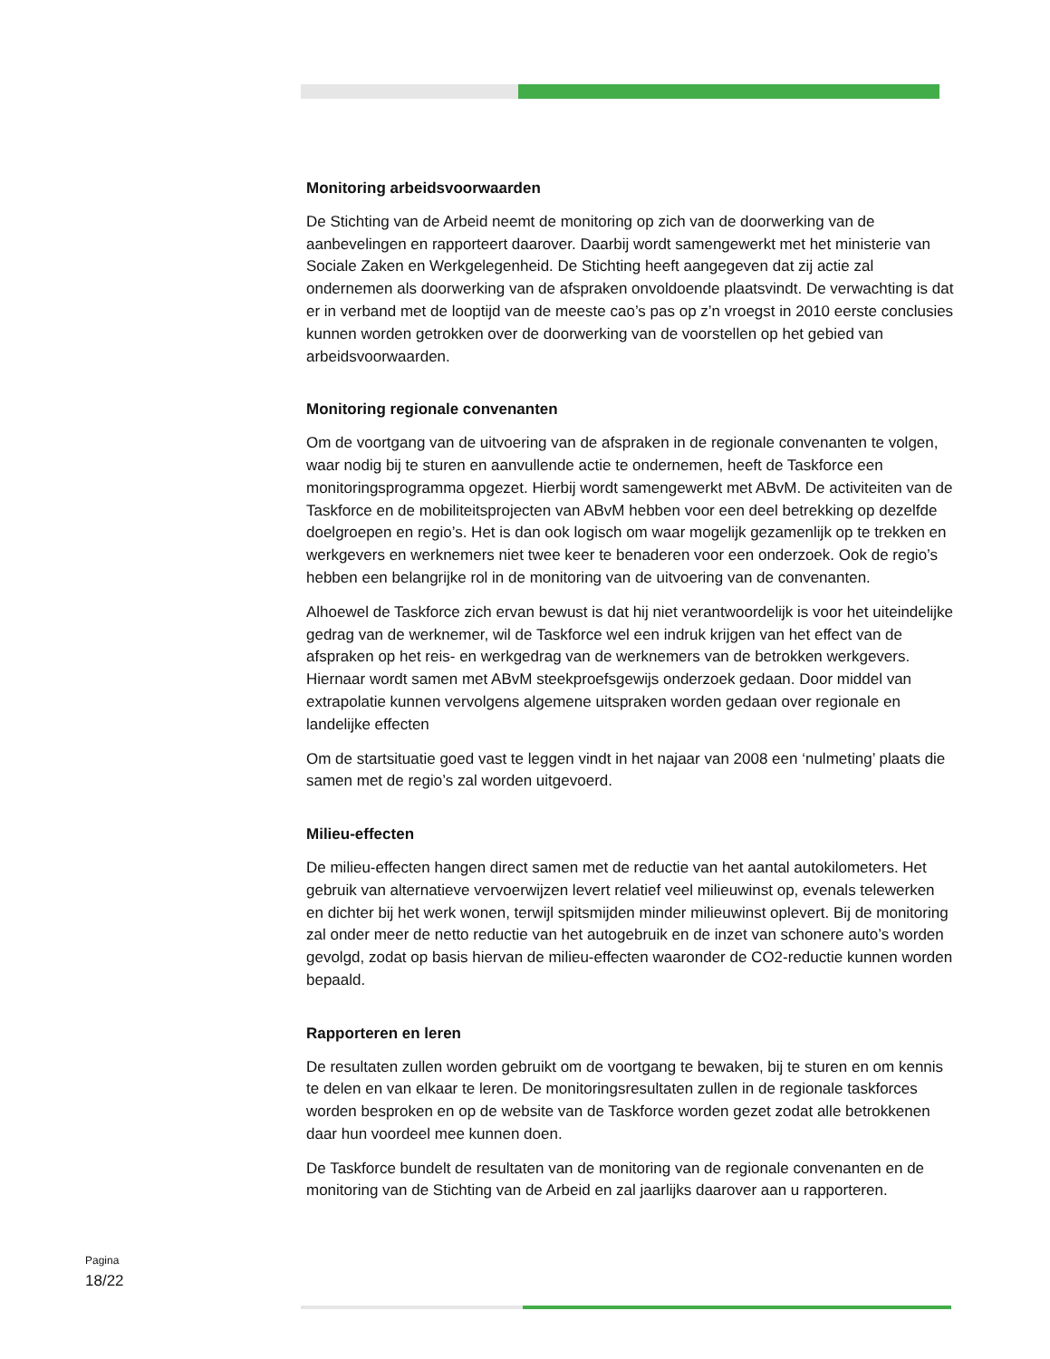Monitoring arbeidsvoorwaarden
De Stichting van de Arbeid neemt de monitoring op zich van de doorwerking van de aanbevelingen en rapporteert daarover. Daarbij wordt samengewerkt met het ministerie van Sociale Zaken en Werkgelegenheid. De Stichting heeft aangegeven dat zij actie zal ondernemen als doorwerking van de afspraken onvoldoende plaatsvindt. De verwachting is dat er in verband met de looptijd van de meeste cao’s pas op z’n vroegst in 2010 eerste conclusies kunnen worden getrokken over de doorwerking van de voorstellen op het gebied van arbeidsvoorwaarden.
Monitoring regionale convenanten
Om de voortgang van de uitvoering van de afspraken in de regionale convenanten te volgen, waar nodig bij te sturen en aanvullende actie te ondernemen, heeft de Taskforce een monitoringsprogramma opgezet. Hierbij wordt samengewerkt met ABvM. De activiteiten van de Taskforce en de mobiliteitsprojecten van ABvM hebben voor een deel betrekking op dezelfde doelgroepen en regio’s. Het is dan ook logisch om waar mogelijk gezamenlijk op te trekken en werkgevers en werknemers niet twee keer te benaderen voor een onderzoek. Ook de regio’s hebben een belangrijke rol in de monitoring van de uitvoering van de convenanten.
Alhoewel de Taskforce zich ervan bewust is dat hij niet verantwoordelijk is voor het uiteindelijke gedrag van de werknemer, wil de Taskforce wel een indruk krijgen van het effect van de afspraken op het reis- en werkgedrag van de werknemers van de betrokken werkgevers. Hiernaar wordt samen met ABvM steekproefsgewijs onderzoek gedaan. Door middel van extrapolatie kunnen vervolgens algemene uitspraken worden gedaan over regionale en landelijke effecten
Om de startsituatie goed vast te leggen vindt in het najaar van 2008 een ‘nulmeting’ plaats die samen met de regio’s zal worden uitgevoerd.
Milieu-effecten
De milieu-effecten hangen direct samen met de reductie van het aantal autokilometers. Het gebruik van alternatieve vervoerwijzen levert relatief veel milieuwinst op, evenals telewerken en dichter bij het werk wonen, terwijl spitsmijden minder milieuwinst oplevert. Bij de monitoring zal onder meer de netto reductie van het autogebruik en de inzet van schonere auto’s worden gevolgd, zodat op basis hiervan de milieu-effecten waaronder de CO2-reductie kunnen worden bepaald.
Rapporteren en leren
De resultaten zullen worden gebruikt om de voortgang te bewaken, bij te sturen en om kennis te delen en van elkaar te leren. De monitoringsresultaten zullen in de regionale taskforces worden besproken en op de website van de Taskforce worden gezet zodat alle betrokkenen daar hun voordeel mee kunnen doen.
De Taskforce bundelt de resultaten van de monitoring van de regionale convenanten en de monitoring van de Stichting van de Arbeid en zal jaarlijks daarover aan u rapporteren.
Pagina
18/22